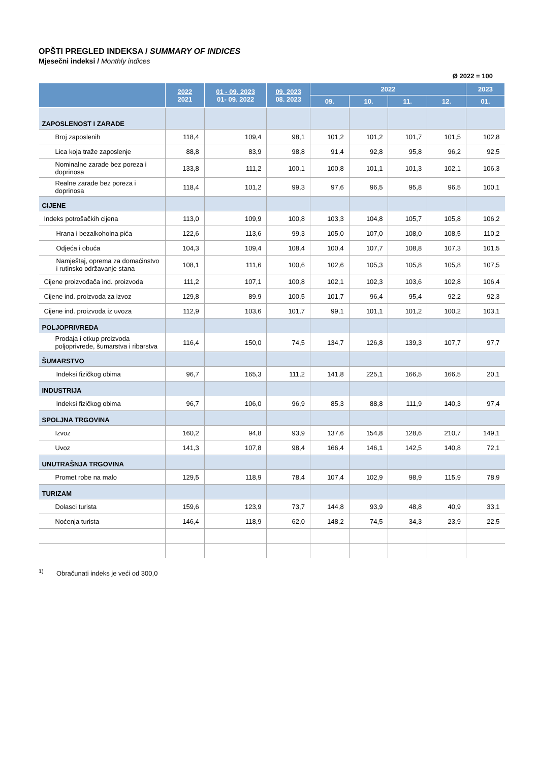OPŠTI PREGLED INDEKSA / SUMMARY OF INDICES
Mjesečni indeksi / Monthly indices
Ø 2022 = 100
| | 2022 2021 | 01 - 09. 2023 01- 09. 2022 | 09. 2023 08. 2023 | 2022 | | | | 2023 |
| --- | --- | --- | --- | --- | --- | --- | --- | --- |
| | | | | 09. | 10. | 11. | 12. | 01. |
| ZAPOSLENOST I ZARADE | | | | | | | | |
| Broj zaposlenih | 118,4 | 109,4 | 98,1 | 101,2 | 101,2 | 101,7 | 101,5 | 102,8 |
| Lica koja traže zaposlenje | 88,8 | 83,9 | 98,8 | 91,4 | 92,8 | 95,8 | 96,2 | 92,5 |
| Nominalne zarade bez poreza i doprinosa | 133,8 | 111,2 | 100,1 | 100,8 | 101,1 | 101,3 | 102,1 | 106,3 |
| Realne zarade bez poreza i doprinosa | 118,4 | 101,2 | 99,3 | 97,6 | 96,5 | 95,8 | 96,5 | 100,1 |
| CIJENE | | | | | | | | |
| Indeks potrošačkih cijena | 113,0 | 109,9 | 100,8 | 103,3 | 104,8 | 105,7 | 105,8 | 106,2 |
| Hrana i bezalkoholna pića | 122,6 | 113,6 | 99,3 | 105,0 | 107,0 | 108,0 | 108,5 | 110,2 |
| Odjeća i obuća | 104,3 | 109,4 | 108,4 | 100,4 | 107,7 | 108,8 | 107,3 | 101,5 |
| Namještaj, oprema za domaćinstvo i rutinsko održavanje stana | 108,1 | 111,6 | 100,6 | 102,6 | 105,3 | 105,8 | 105,8 | 107,5 |
| Cijene proizvođača ind. proizvoda | 111,2 | 107,1 | 100,8 | 102,1 | 102,3 | 103,6 | 102,8 | 106,4 |
| Cijene ind. proizvoda za izvoz | 129,8 | 89.9 | 100,5 | 101,7 | 96,4 | 95,4 | 92,2 | 92,3 |
| Cijene ind. proizvoda iz uvoza | 112,9 | 103,6 | 101,7 | 99,1 | 101,1 | 101,2 | 100,2 | 103,1 |
| POLJOPRIVREDA | | | | | | | | |
| Prodaja i otkup proizvoda poljoprivrede, šumarstva i ribarstva | 116,4 | 150,0 | 74,5 | 134,7 | 126,8 | 139,3 | 107,7 | 97,7 |
| ŠUMARSTVO | | | | | | | | |
| Indeksi fizičkog obima | 96,7 | 165,3 | 111,2 | 141,8 | 225,1 | 166,5 | 166,5 | 20,1 |
| INDUSTRIJA | | | | | | | | |
| Indeksi fizičkog obima | 96,7 | 106,0 | 96,9 | 85,3 | 88,8 | 111,9 | 140,3 | 97,4 |
| SPOLJNA TRGOVINA | | | | | | | | |
| Izvoz | 160,2 | 94,8 | 93,9 | 137,6 | 154,8 | 128,6 | 210,7 | 149,1 |
| Uvoz | 141,3 | 107,8 | 98,4 | 166,4 | 146,1 | 142,5 | 140,8 | 72,1 |
| UNUTRAŠNJA TRGOVINA | | | | | | | | |
| Promet robe na malo | 129,5 | 118,9 | 78,4 | 107,4 | 102,9 | 98,9 | 115,9 | 78,9 |
| TURIZAM | | | | | | | | |
| Dolasci turista | 159,6 | 123,9 | 73,7 | 144,8 | 93,9 | 48,8 | 40,9 | 33,1 |
| Noćenja turista | 146,4 | 118,9 | 62,0 | 148,2 | 74,5 | 34,3 | 23,9 | 22,5 |
<sup>1)</sup> Obračunati indeks je veći od 300,0